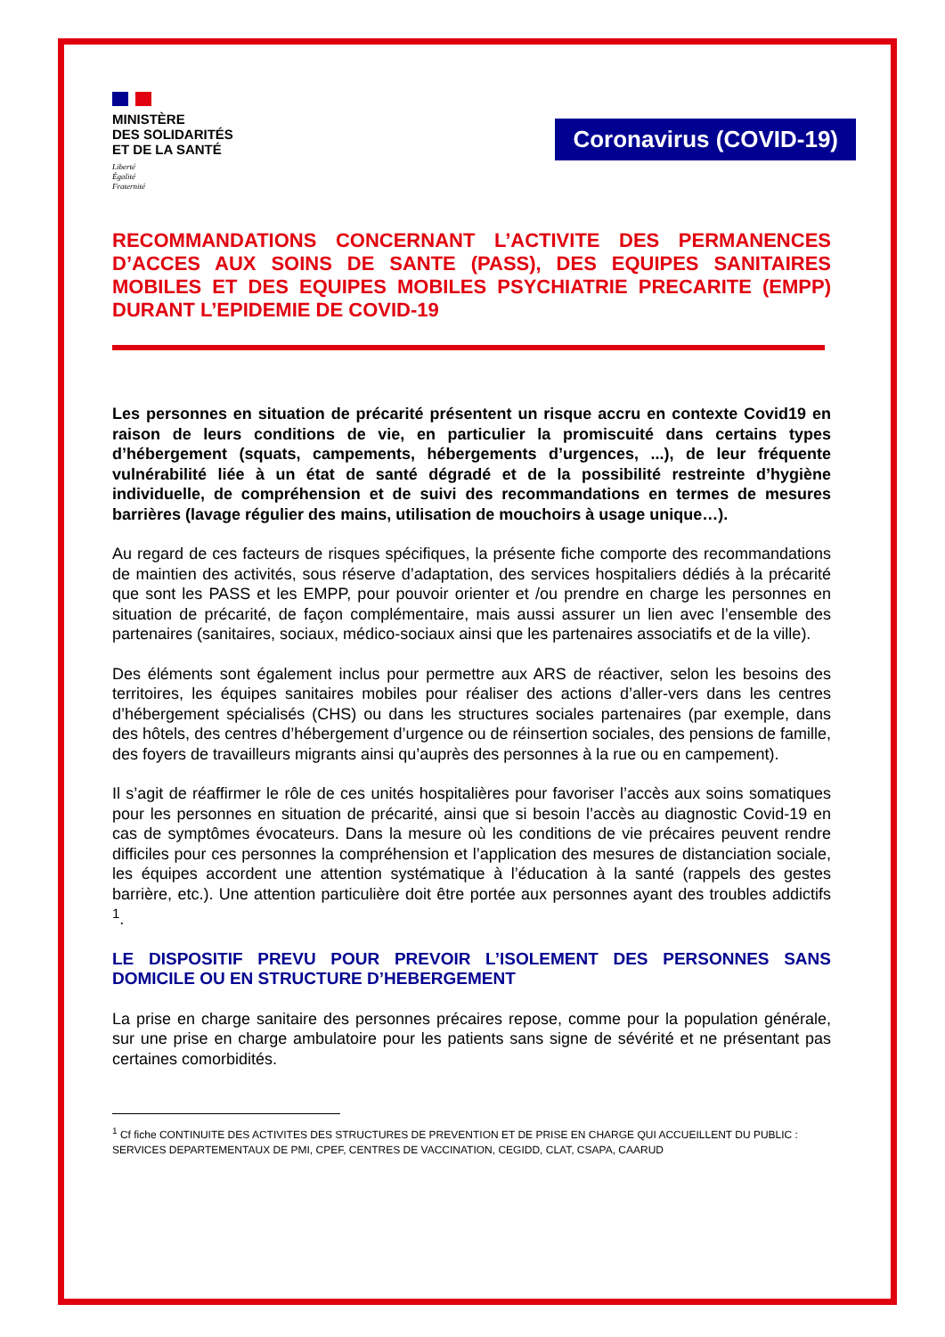MINISTÈRE
DES SOLIDARITÉS
ET DE LA SANTÉ
Liberté
Égalité
Fraternité
Coronavirus (COVID-19)
RECOMMANDATIONS CONCERNANT L’ACTIVITE DES PERMANENCES D’ACCES AUX SOINS DE SANTE (PASS), DES EQUIPES SANITAIRES MOBILES ET DES EQUIPES MOBILES PSYCHIATRIE PRECARITE (EMPP) DURANT L’EPIDEMIE DE COVID-19
Les personnes en situation de précarité présentent un risque accru en contexte Covid19 en raison de leurs conditions de vie, en particulier la promiscuité dans certains types d’hébergement (squats, campements, hébergements d’urgences, ...), de leur fréquente vulnérabilité liée à un état de santé dégradé et de la possibilité restreinte d’hygiène individuelle, de compréhension et de suivi des recommandations en termes de mesures barrières (lavage régulier des mains, utilisation de mouchoirs à usage unique…).
Au regard de ces facteurs de risques spécifiques, la présente fiche comporte des recommandations de maintien des activités, sous réserve d’adaptation, des services hospitaliers dédiés à la précarité que sont les PASS et les EMPP, pour pouvoir orienter et /ou prendre en charge les personnes en situation de précarité, de façon complémentaire, mais aussi assurer un lien avec l’ensemble des partenaires (sanitaires, sociaux, médico-sociaux ainsi que les partenaires associatifs et de la ville).
Des éléments sont également inclus pour permettre aux ARS de réactiver, selon les besoins des territoires, les équipes sanitaires mobiles pour réaliser des actions d’aller-vers dans les centres d’hébergement spécialisés (CHS) ou dans les structures sociales partenaires (par exemple, dans des hôtels, des centres d’hébergement d’urgence ou de réinsertion sociales, des pensions de famille, des foyers de travailleurs migrants ainsi qu’auprès des personnes à la rue ou en campement).
Il s’agit de réaffirmer le rôle de ces unités hospitalières pour favoriser l’accès aux soins somatiques pour les personnes en situation de précarité, ainsi que si besoin l’accès au diagnostic Covid-19 en cas de symptômes évocateurs. Dans la mesure où les conditions de vie précaires peuvent rendre difficiles pour ces personnes la compréhension et l’application des mesures de distanciation sociale, les équipes accordent une attention systématique à l’éducation à la santé (rappels des gestes barrière, etc.). Une attention particulière doit être portée aux personnes ayant des troubles addictifs <sup>1</sup>.
LE DISPOSITIF PREVU POUR PREVOIR L’ISOLEMENT DES PERSONNES SANS DOMICILE OU EN STRUCTURE D’HEBERGEMENT
La prise en charge sanitaire des personnes précaires repose, comme pour la population générale, sur une prise en charge ambulatoire pour les patients sans signe de sévérité et ne présentant pas certaines comorbidités.
<sup>1</sup> Cf fiche CONTINUITE DES ACTIVITES DES STRUCTURES DE PREVENTION ET DE PRISE EN CHARGE QUI ACCUEILLENT DU PUBLIC : SERVICES DEPARTEMENTAUX DE PMI, CPEF, CENTRES DE VACCINATION, CEGIDD, CLAT, CSAPA, CAARUD